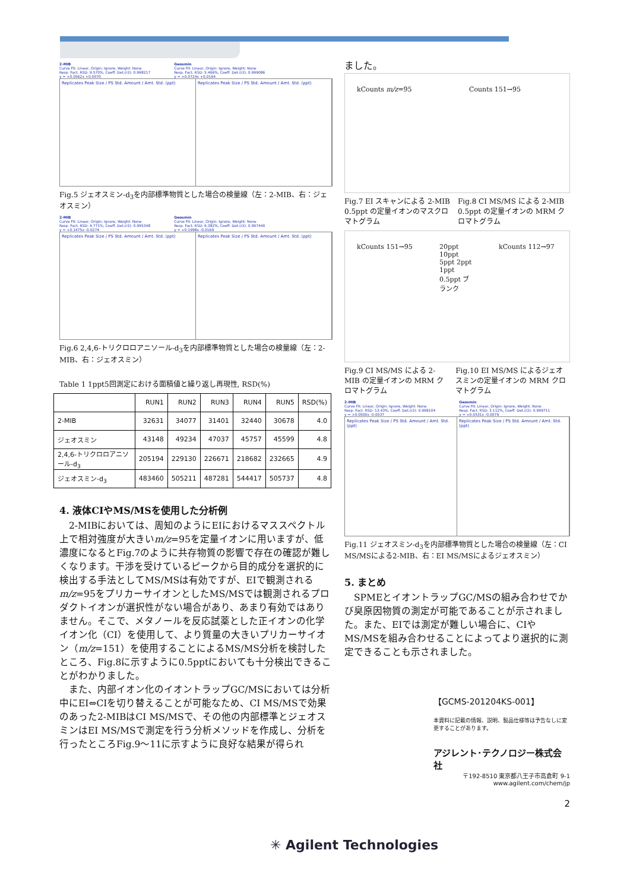2-MIB
Curve Fit: Linear, Origin: Ignore, Weight: None
Resp. Fact. RSD: 9.570%, Coeff. Det.(r2): 0.998217
y = +0.0562x +0.0070
Geosmin
Curve Fit: Linear, Origin: Ignore, Weight: None
Resp. Fact. RSD: 5.466%, Coeff. Det.(r2): 0.999086
y = +0.0724x +0.0164
Replicates Peak Size / PS Std. Amount / Amt. Std. (ppt)
Replicates Peak Size / PS Std. Amount / Amt. Std. (ppt)
Fig.5 ジェオスミン-d<sub>3</sub>を内部標準物質とした場合の検量線（左：2-MIB、右：ジェオスミン）
2-MIB
Curve Fit: Linear, Origin: Ignore, Weight: None
Resp. Fact. RSD: 4.771%, Coeff. Det.(r2): 0.995348
y = +0.1475x -0.0274
Geosmin
Curve Fit: Linear, Origin: Ignore, Weight: None
Resp. Fact. RSD: 6.382%, Coeff. Det.(r2): 0.997440
y = +0.1998x -0.0169
Replicates Peak Size / PS Std. Amount / Amt. Std. (ppt)
Replicates Peak Size / PS Std. Amount / Amt. Std. (ppt)
Fig.6 2,4,6-トリクロロアニソール-d<sub>3</sub>を内部標準物質とした場合の検量線（左：2-MIB、右：ジェオスミン）
Table 1 1ppt5回測定における面積値と繰り返し再現性, RSD(%)
| | RUN1 | RUN2 | RUN3 | RUN4 | RUN5 | RSD(%) |
| --- | --- | --- | --- | --- | --- | --- |
| 2-MIB | 32631 | 34077 | 31401 | 32440 | 30678 | 4.0 |
| ジェオスミン | 43148 | 49234 | 47037 | 45757 | 45599 | 4.8 |
| 2,4,6-トリクロロアニソール-d<sub>3</sub> | 205194 | 229130 | 226671 | 218682 | 232665 | 4.9 |
| ジェオスミン-d<sub>3</sub> | 483460 | 505211 | 487281 | 544417 | 505737 | 4.8 |
4. 液体CIやMS/MSを使用した分析例
　2-MIBにおいては、周知のようにEIにおけるマススペクトル上で相対強度が大きいm/z=95を定量イオンに用いますが、低濃度になるとFig.7のように共存物質の影響で存在の確認が難しくなります。干渉を受けているピークから目的成分を選択的に検出する手法としてMS/MSは有効ですが、EIで観測されるm/z=95をプリカーサイオンとしたMS/MSでは観測されるプロダクトイオンが選択性がない場合があり、あまり有効ではありません。そこで、メタノールを反応試薬とした正イオンの化学イオン化（CI）を使用して、より質量の大きいプリカーサイオン（m/z=151）を使用することによるMS/MS分析を検討したところ、Fig.8に示すように0.5pptにおいても十分検出できることがわかりました。
　また、内部イオン化のイオントラップGC/MSにおいては分析中にEI⇔CIを切り替えることが可能なため、CI MS/MSで効果のあった2-MIBはCI MS/MSで、その他の内部標準とジェオスミンはEI MS/MSで測定を行う分析メソッドを作成し、分析を行ったところFig.9～11に示すように良好な結果が得られ
ました。
kCounts m/z=95 Counts 151→95
Fig.7 EI スキャンによる 2-MIB 0.5ppt の定量イオンのマスクロマトグラム Fig.8 CI MS/MS による 2-MIB 0.5ppt の定量イオンの MRM クロマトグラム
kCounts 151→95 20ppt 10ppt 5ppt 2ppt 1ppt 0.5ppt ブランク
kCounts 112→97
Fig.9 CI MS/MS による 2-MIB の定量イオンの MRM クロマトグラム Fig.10 EI MS/MS によるジェオスミンの定量イオンの MRM クロマトグラム
2-MIB
Curve Fit: Linear, Origin: Ignore, Weight: None
Resp. Fact. RSD: 13.43%, Coeff. Det.(r2): 0.998104
y = +0.0500x -0.0037
Geosmin
Curve Fit: Linear, Origin: Ignore, Weight: None
Resp. Fact. RSD: 3.112%, Coeff. Det.(r2): 0.999711
y = +0.0531x -0.0079
Replicates Peak Size / PS Std. Amount / Amt. Std. (ppt)
Replicates Peak Size / PS Std. Amount / Amt. Std. (ppt)
Fig.11 ジェオスミン-d<sub>3</sub>を内部標準物質とした場合の検量線（左：CI MS/MSによる2-MIB、右：EI MS/MSによるジェオスミン）
5. まとめ
　SPMEとイオントラップGC/MSの組み合わせでかび臭原因物質の測定が可能であることが示されました。また、EIでは測定が難しい場合に、CIやMS/MSを組み合わせることによってより選択的に測定できることも示されました。
【GCMS-201204KS-001】
本資料に記載の情報、説明、製品仕様等は予告なしに変更することがあります。
アジレント･テクノロジー株式会社
〒192-8510 東京都八王子市高倉町 9-1
www.agilent.com/chem/jp
2
✳ Agilent Technologies